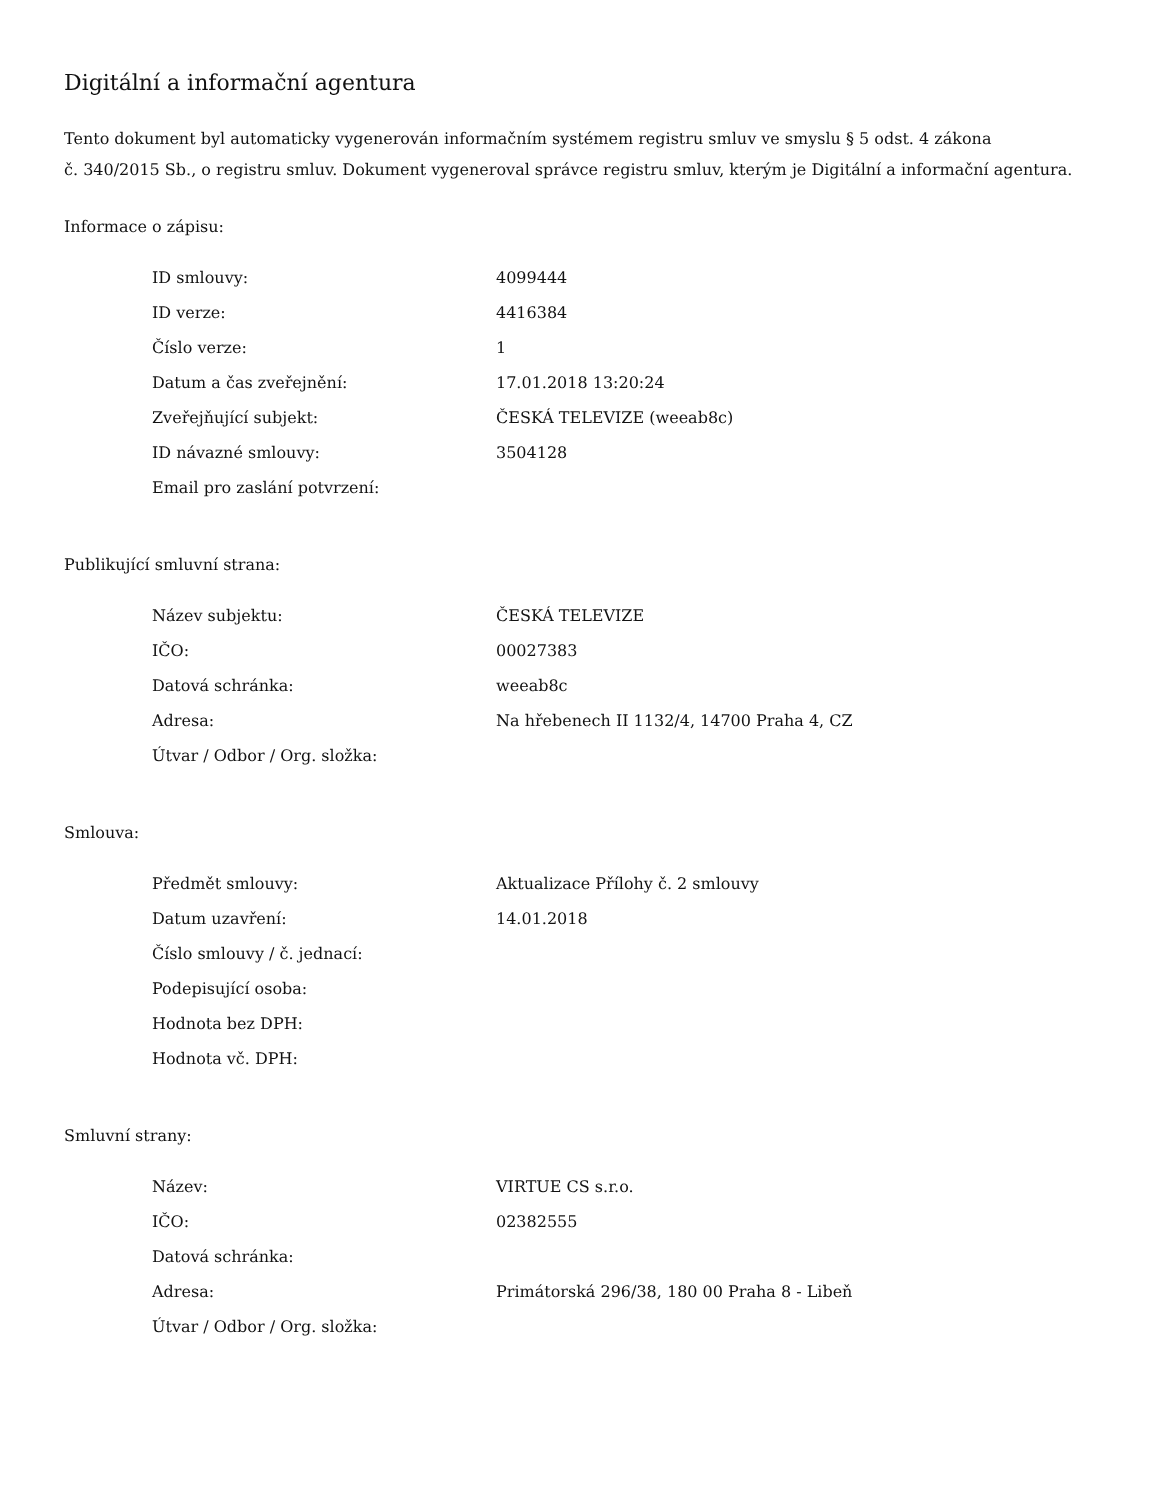Digitální a informační agentura
Tento dokument byl automaticky vygenerován informačním systémem registru smluv ve smyslu § 5 odst. 4 zákona
č. 340/2015 Sb., o registru smluv. Dokument vygeneroval správce registru smluv, kterým je Digitální a informační agentura.
Informace o zápisu:
| ID smlouvy: | 4099444 |
| ID verze: | 4416384 |
| Číslo verze: | 1 |
| Datum a čas zveřejnění: | 17.01.2018 13:20:24 |
| Zveřejňující subjekt: | ČESKÁ TELEVIZE (weeab8c) |
| ID návazné smlouvy: | 3504128 |
| Email pro zaslání potvrzení: | |
Publikující smluvní strana:
| Název subjektu: | ČESKÁ TELEVIZE |
| IČO: | 00027383 |
| Datová schránka: | weeab8c |
| Adresa: | Na hřebenech II 1132/4, 14700 Praha 4, CZ |
| Útvar / Odbor / Org. složka: | |
Smlouva:
| Předmět smlouvy: | Aktualizace Přílohy č. 2 smlouvy |
| Datum uzavření: | 14.01.2018 |
| Číslo smlouvy / č. jednací: | |
| Podepisující osoba: | |
| Hodnota bez DPH: | |
| Hodnota vč. DPH: | |
Smluvní strany:
| Název: | VIRTUE CS s.r.o. |
| IČO: | 02382555 |
| Datová schránka: | |
| Adresa: | Primátorská 296/38, 180 00 Praha 8 - Libeň |
| Útvar / Odbor / Org. složka: | |